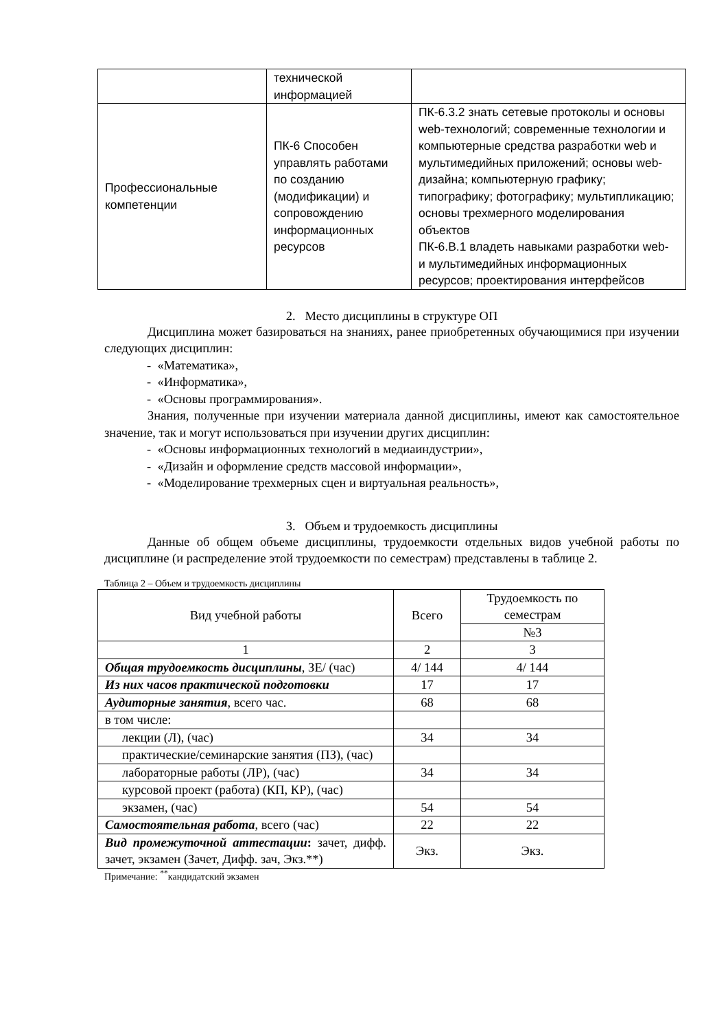| | технической информацией | |
| Профессиональные компетенции | ПК-6 Способен управлять работами по созданию (модификации) и сопровождению информационных ресурсов | ПК-6.3.2 знать сетевые протоколы и основы web-технологий; современные технологии и компьютерные средства разработки web и мультимедийных приложений; основы web-дизайна; компьютерную графику; типографику; фотографику; мультипликацию; основы трехмерного моделирования объектов ПК-6.В.1 владеть навыками разработки web- и мультимедийных информационных ресурсов; проектирования интерфейсов |
2. Место дисциплины в структуре ОП
Дисциплина может базироваться на знаниях, ранее приобретенных обучающимися при изучении следующих дисциплин:
- «Математика»,
- «Информатика»,
- «Основы программирования».
Знания, полученные при изучении материала данной дисциплины, имеют как самостоятельное значение, так и могут использоваться при изучении других дисциплин:
- «Основы информационных технологий в медиаиндустрии»,
- «Дизайн и оформление средств массовой информации»,
- «Моделирование трехмерных сцен и виртуальная реальность»,
3. Объем и трудоемкость дисциплины
Данные об общем объеме дисциплины, трудоемкости отдельных видов учебной работы по дисциплине (и распределение этой трудоемкости по семестрам) представлены в таблице 2.
Таблица 2 – Объем и трудоемкость дисциплины
| Вид учебной работы | Всего | Трудоемкость по семестрам |
| | | №3 |
| 1 | 2 | 3 |
| Общая трудоемкость дисциплины , ЗЕ/ (час) | 4/ 144 | 4/ 144 |
| Из них часов практической подготовки | 17 | 17 |
| Аудиторные занятия , всего час. | 68 | 68 |
| в том числе: | | |
| лекции (Л), (час) | 34 | 34 |
| практические/семинарские занятия (ПЗ), (час) | | |
| лабораторные работы (ЛР), (час) | 34 | 34 |
| курсовой проект (работа) (КП, КР), (час) | | |
| экзамен, (час) | 54 | 54 |
| Самостоятельная работа , всего (час) | 22 | 22 |
| Вид промежуточной аттестации : зачет, дифф. зачет, экзамен (Зачет, Дифф. зач, Экз.**) | Экз. | Экз. |
Примечание: <sup>**</sup>кандидатский экзамен